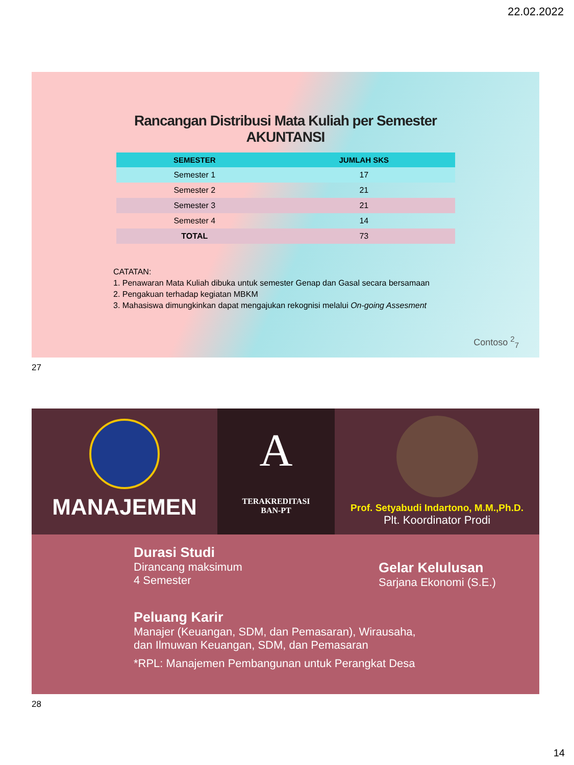22.02.2022
Rancangan Distribusi Mata Kuliah per Semester
AKUNTANSI
| SEMESTER | JUMLAH SKS |
| --- | --- |
| Semester 1 | 17 |
| Semester 2 | 21 |
| Semester 3 | 21 |
| Semester 4 | 14 |
| TOTAL | 73 |
CATATAN:
1. Penawaran Mata Kuliah dibuka untuk semester Genap dan Gasal secara bersamaan
2. Pengakuan terhadap kegiatan MBKM
3. Mahasiswa dimungkinkan dapat mengajukan rekognisi melalui On-going Assesment
Contoso <sup>2</sup><sub>7</sub>
27
MANAJEMEN
A
TERAKREDITASI
BAN-PT
Prof. Setyabudi Indartono, M.M.,Ph.D.
Plt. Koordinator Prodi
Durasi Studi
Dirancang maksimum
4 Semester
Gelar Kelulusan
Sarjana Ekonomi (S.E.)
Peluang Karir
Manajer (Keuangan, SDM, dan Pemasaran), Wirausaha,
dan Ilmuwan Keuangan, SDM, dan Pemasaran
*RPL: Manajemen Pembangunan untuk Perangkat Desa
28
14